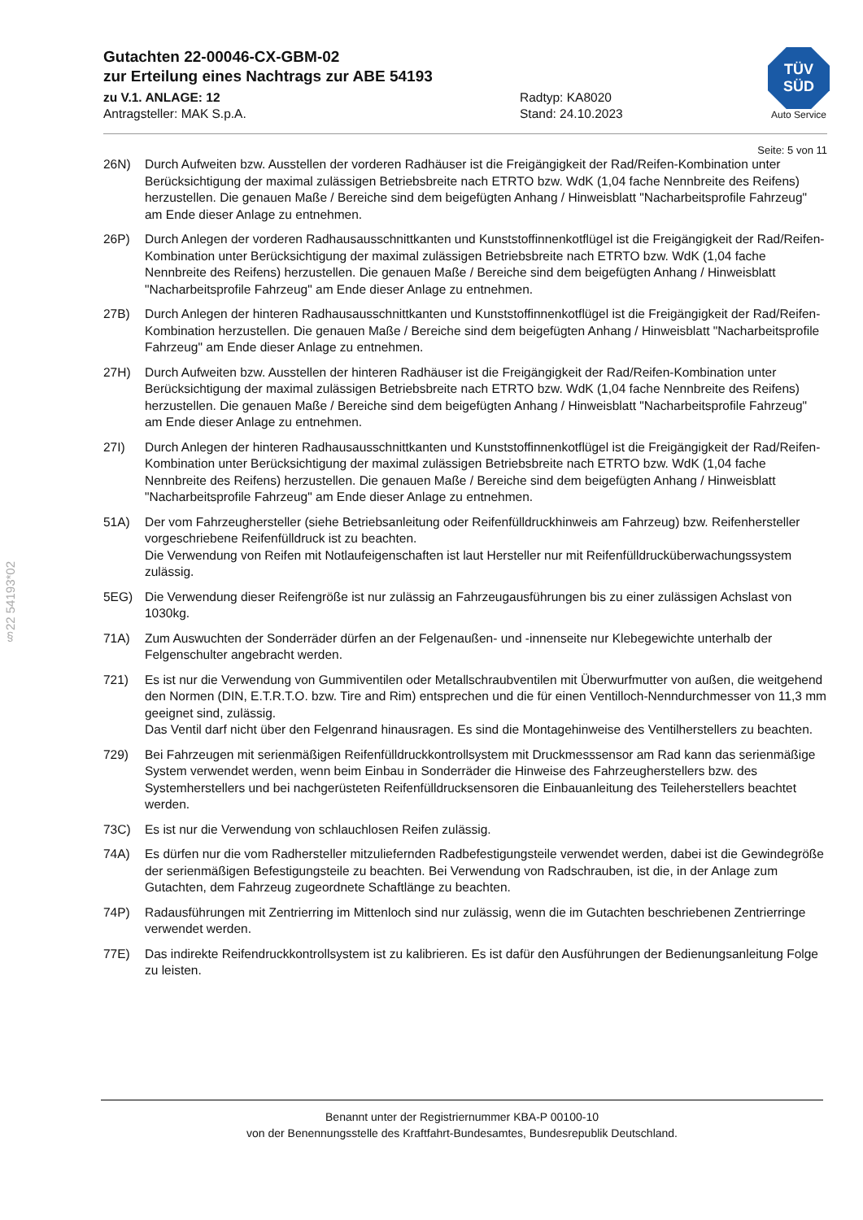§22 54193*02
TÜV
SÜD
Auto Service
Gutachten 22-00046-CX-GBM-02
zur Erteilung eines Nachtrags zur ABE 54193
zu V.1. ANLAGE: 12
Antragsteller: MAK S.p.A.
Radtyp: KA8020
Stand: 24.10.2023
Seite: 5 von 11
26N) Durch Aufweiten bzw. Ausstellen der vorderen Radhäuser ist die Freigängigkeit der Rad/Reifen-Kombination unter Berücksichtigung der maximal zulässigen Betriebsbreite nach ETRTO bzw. WdK (1,04 fache Nennbreite des Reifens) herzustellen. Die genauen Maße / Bereiche sind dem beigefügten Anhang / Hinweisblatt "Nacharbeitsprofile Fahrzeug" am Ende dieser Anlage zu entnehmen.
26P) Durch Anlegen der vorderen Radhausausschnittkanten und Kunststoffinnenkotflügel ist die Freigängigkeit der Rad/Reifen-Kombination unter Berücksichtigung der maximal zulässigen Betriebsbreite nach ETRTO bzw. WdK (1,04 fache Nennbreite des Reifens) herzustellen. Die genauen Maße / Bereiche sind dem beigefügten Anhang / Hinweisblatt "Nacharbeitsprofile Fahrzeug" am Ende dieser Anlage zu entnehmen.
27B) Durch Anlegen der hinteren Radhausausschnittkanten und Kunststoffinnenkotflügel ist die Freigängigkeit der Rad/Reifen-Kombination herzustellen. Die genauen Maße / Bereiche sind dem beigefügten Anhang / Hinweisblatt "Nacharbeitsprofile Fahrzeug" am Ende dieser Anlage zu entnehmen.
27H) Durch Aufweiten bzw. Ausstellen der hinteren Radhäuser ist die Freigängigkeit der Rad/Reifen-Kombination unter Berücksichtigung der maximal zulässigen Betriebsbreite nach ETRTO bzw. WdK (1,04 fache Nennbreite des Reifens) herzustellen. Die genauen Maße / Bereiche sind dem beigefügten Anhang / Hinweisblatt "Nacharbeitsprofile Fahrzeug" am Ende dieser Anlage zu entnehmen.
27I) Durch Anlegen der hinteren Radhausausschnittkanten und Kunststoffinnenkotflügel ist die Freigängigkeit der Rad/Reifen-Kombination unter Berücksichtigung der maximal zulässigen Betriebsbreite nach ETRTO bzw. WdK (1,04 fache Nennbreite des Reifens) herzustellen. Die genauen Maße / Bereiche sind dem beigefügten Anhang / Hinweisblatt "Nacharbeitsprofile Fahrzeug" am Ende dieser Anlage zu entnehmen.
51A) Der vom Fahrzeughersteller (siehe Betriebsanleitung oder Reifenfülldruckhinweis am Fahrzeug) bzw. Reifenhersteller vorgeschriebene Reifenfülldruck ist zu beachten.
Die Verwendung von Reifen mit Notlaufeigenschaften ist laut Hersteller nur mit Reifenfülldrucküberwachungssystem zulässig.
5EG) Die Verwendung dieser Reifengröße ist nur zulässig an Fahrzeugausführungen bis zu einer zulässigen Achslast von 1030kg.
71A) Zum Auswuchten der Sonderräder dürfen an der Felgenaußen- und -innenseite nur Klebegewichte unterhalb der Felgenschulter angebracht werden.
721) Es ist nur die Verwendung von Gummiventilen oder Metallschraubventilen mit Überwurfmutter von außen, die weitgehend den Normen (DIN, E.T.R.T.O. bzw. Tire and Rim) entsprechen und die für einen Ventilloch-Nenndurchmesser von 11,3 mm geeignet sind, zulässig.
Das Ventil darf nicht über den Felgenrand hinausragen. Es sind die Montagehinweise des Ventilherstellers zu beachten.
729) Bei Fahrzeugen mit serienmäßigen Reifenfülldruckkontrollsystem mit Druckmesssensor am Rad kann das serienmäßige System verwendet werden, wenn beim Einbau in Sonderräder die Hinweise des Fahrzeugherstellers bzw. des Systemherstellers und bei nachgerüsteten Reifenfülldrucksensoren die Einbauanleitung des Teileherstellers beachtet werden.
73C) Es ist nur die Verwendung von schlauchlosen Reifen zulässig.
74A) Es dürfen nur die vom Radhersteller mitzuliefernden Radbefestigungsteile verwendet werden, dabei ist die Gewindegröße der serienmäßigen Befestigungsteile zu beachten. Bei Verwendung von Radschrauben, ist die, in der Anlage zum Gutachten, dem Fahrzeug zugeordnete Schaftlänge zu beachten.
74P) Radausführungen mit Zentrierring im Mittenloch sind nur zulässig, wenn die im Gutachten beschriebenen Zentrierringe verwendet werden.
77E) Das indirekte Reifendruckkontrollsystem ist zu kalibrieren. Es ist dafür den Ausführungen der Bedienungsanleitung Folge zu leisten.
Benannt unter der Registriernummer KBA-P 00100-10
von der Benennungsstelle des Kraftfahrt-Bundesamtes, Bundesrepublik Deutschland.